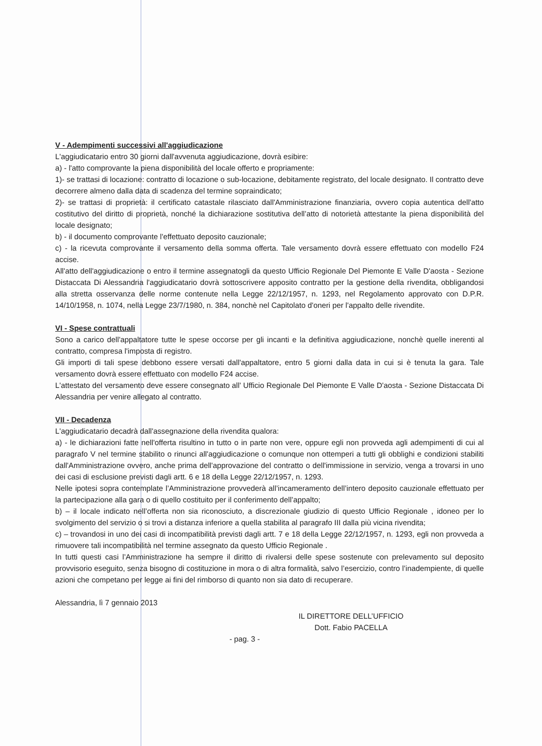V - Adempimenti successivi all'aggiudicazione
L'aggiudicatario entro 30 giorni dall'avvenuta aggiudicazione, dovrà esibire:
a) - l'atto comprovante la piena disponibilità del locale offerto e propriamente:
1)- se trattasi di locazione: contratto di locazione o sub-locazione, debitamente registrato, del locale designato. Il contratto deve decorrere almeno dalla data di scadenza del termine sopraindicato;
2)- se trattasi di proprietà: il certificato catastale rilasciato dall'Amministrazione finanziaria, ovvero copia autentica dell'atto costitutivo del diritto di proprietà, nonché la dichiarazione sostitutiva dell’atto di notorietà attestante la piena disponibilità del locale designato;
b) - il documento comprovante l'effettuato deposito cauzionale;
c) - la ricevuta comprovante il versamento della somma offerta. Tale versamento dovrà essere effettuato con modello F24 accise.
All'atto dell'aggiudicazione o entro il termine assegnatogli da questo Ufficio Regionale Del Piemonte E Valle D'aosta - Sezione Distaccata Di Alessandria l'aggiudicatario dovrà sottoscrivere apposito contratto per la gestione della rivendita, obbligandosi alla stretta osservanza delle norme contenute nella Legge 22/12/1957, n. 1293, nel Regolamento approvato con D.P.R. 14/10/1958, n. 1074, nella Legge 23/7/1980, n. 384, nonchè nel Capitolato d'oneri per l'appalto delle rivendite.
VI - Spese contrattuali
Sono a carico dell'appaltatore tutte le spese occorse per gli incanti e la definitiva aggiudicazione, nonchè quelle inerenti al contratto, compresa l'imposta di registro.
Gli importi di tali spese debbono essere versati dall'appaltatore, entro 5 giorni dalla data in cui si è tenuta la gara. Tale versamento dovrà essere effettuato con modello F24 accise.
L'attestato del versamento deve essere consegnato all' Ufficio Regionale Del Piemonte E Valle D'aosta - Sezione Distaccata Di Alessandria per venire allegato al contratto.
VII - Decadenza
L'aggiudicatario decadrà dall'assegnazione della rivendita qualora:
a) - le dichiarazioni fatte nell'offerta risultino in tutto o in parte non vere, oppure egli non provveda agli adempimenti di cui al paragrafo V nel termine stabilito o rinunci all'aggiudicazione o comunque non ottemperi a tutti gli obblighi e condizioni stabiliti dall'Amministrazione ovvero, anche prima dell'approvazione del contratto o dell'immissione in servizio, venga a trovarsi in uno dei casi di esclusione previsti dagli artt. 6 e 18 della Legge 22/12/1957, n. 1293.
Nelle ipotesi sopra contemplate l’Amministrazione provvederà all’incameramento dell’intero deposito cauzionale effettuato per la partecipazione alla gara o di quello costituito per il conferimento dell’appalto;
b) – il locale indicato nell’offerta non sia riconosciuto, a discrezionale giudizio di questo Ufficio Regionale , idoneo per lo svolgimento del servizio o si trovi a distanza inferiore a quella stabilita al paragrafo III dalla più vicina rivendita;
c) – trovandosi in uno dei casi di incompatibilità previsti dagli artt. 7 e 18 della Legge 22/12/1957, n. 1293, egli non provveda a rimuovere tali incompatibilità nel termine assegnato da questo Ufficio Regionale .
In tutti questi casi l’Amministrazione ha sempre il diritto di rivalersi delle spese sostenute con prelevamento sul deposito provvisorio eseguito, senza bisogno di costituzione in mora o di altra formalità, salvo l’esercizio, contro l’inadempiente, di quelle azioni che competano per legge ai fini del rimborso di quanto non sia dato di recuperare.
Alessandria, lì 7 gennaio 2013
IL DIRETTORE DELL’UFFICIO
Dott. Fabio PACELLA
- pag. 3 -